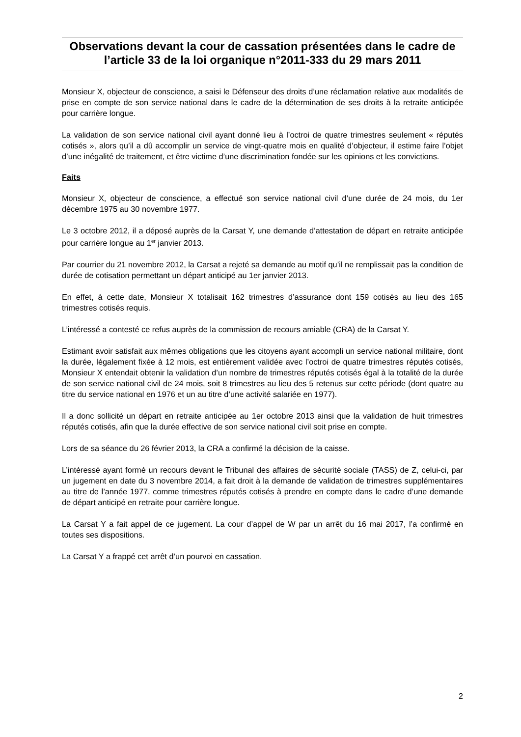Observations devant la cour de cassation présentées dans le cadre de l’article 33 de la loi organique n°2011-333 du 29 mars 2011
Monsieur X, objecteur de conscience, a saisi le Défenseur des droits d’une réclamation relative aux modalités de prise en compte de son service national dans le cadre de la détermination de ses droits à la retraite anticipée pour carrière longue.
La validation de son service national civil ayant donné lieu à l’octroi de quatre trimestres seulement « réputés cotisés », alors qu’il a dû accomplir un service de vingt-quatre mois en qualité d’objecteur, il estime faire l’objet d’une inégalité de traitement, et être victime d’une discrimination fondée sur les opinions et les convictions.
Faits
Monsieur X, objecteur de conscience, a effectué son service national civil d’une durée de 24 mois, du 1er décembre 1975 au 30 novembre 1977.
Le 3 octobre 2012, il a déposé auprès de la Carsat Y, une demande d’attestation de départ en retraite anticipée pour carrière longue au 1<sup>er</sup> janvier 2013.
Par courrier du 21 novembre 2012, la Carsat a rejeté sa demande au motif qu’il ne remplissait pas la condition de durée de cotisation permettant un départ anticipé au 1er janvier 2013.
En effet, à cette date, Monsieur X totalisait 162 trimestres d’assurance dont 159 cotisés au lieu des 165 trimestres cotisés requis.
L’intéressé a contesté ce refus auprès de la commission de recours amiable (CRA) de la Carsat Y.
Estimant avoir satisfait aux mêmes obligations que les citoyens ayant accompli un service national militaire, dont la durée, légalement fixée à 12 mois, est entièrement validée avec l’octroi de quatre trimestres réputés cotisés, Monsieur X entendait obtenir la validation d’un nombre de trimestres réputés cotisés égal à la totalité de la durée de son service national civil de 24 mois, soit 8 trimestres au lieu des 5 retenus sur cette période (dont quatre au titre du service national en 1976 et un au titre d’une activité salariée en 1977).
Il a donc sollicité un départ en retraite anticipée au 1er octobre 2013 ainsi que la validation de huit trimestres réputés cotisés, afin que la durée effective de son service national civil soit prise en compte.
Lors de sa séance du 26 février 2013, la CRA a confirmé la décision de la caisse.
L’intéressé ayant formé un recours devant le Tribunal des affaires de sécurité sociale (TASS) de Z, celui-ci, par un jugement en date du 3 novembre 2014, a fait droit à la demande de validation de trimestres supplémentaires au titre de l’année 1977, comme trimestres réputés cotisés à prendre en compte dans le cadre d’une demande de départ anticipé en retraite pour carrière longue.
La Carsat Y a fait appel de ce jugement. La cour d’appel de W par un arrêt du 16 mai 2017, l’a confirmé en toutes ses dispositions.
La Carsat Y a frappé cet arrêt d’un pourvoi en cassation.
2